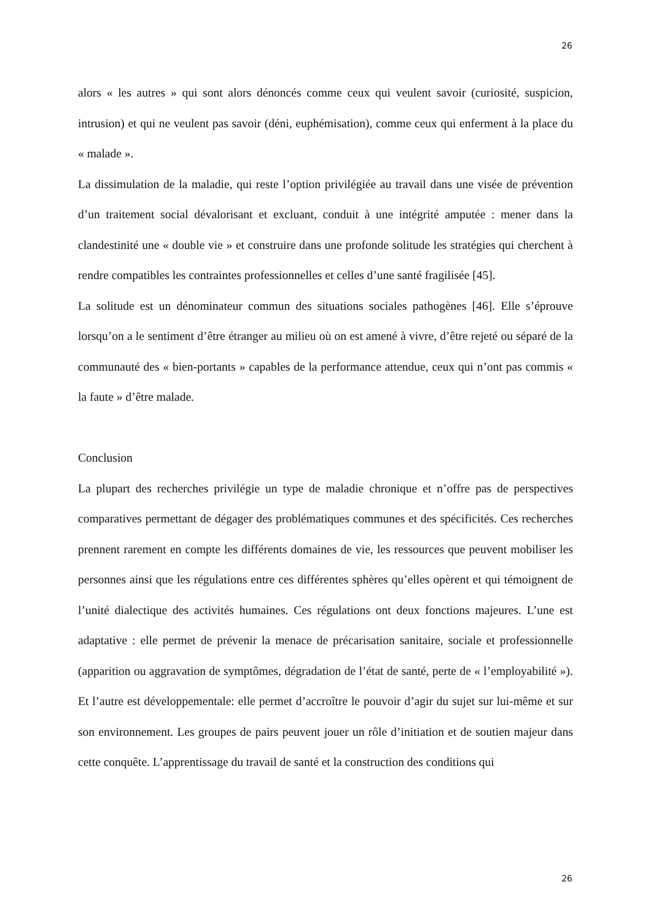26
alors « les autres » qui sont alors dénoncés comme ceux qui veulent savoir (curiosité, suspicion, intrusion) et qui ne veulent pas savoir (déni, euphémisation), comme ceux qui enferment à la place du « malade ».
La dissimulation de la maladie, qui reste l’option privilégiée au travail dans une visée de prévention d’un traitement social dévalorisant et excluant, conduit à une intégrité amputée : mener dans la clandestinité une « double vie » et construire dans une profonde solitude les stratégies qui cherchent à rendre compatibles les contraintes professionnelles et celles d’une santé fragilisée [45].
La solitude est un dénominateur commun des situations sociales pathogènes [46]. Elle s’éprouve lorsqu’on a le sentiment d’être étranger au milieu où on est amené à vivre, d’être rejeté ou séparé de la communauté des « bien-portants » capables de la performance attendue, ceux qui n’ont pas commis « la faute » d’être malade.
Conclusion
La plupart des recherches privilégie un type de maladie chronique et n’offre pas de perspectives comparatives permettant de dégager des problématiques communes et des spécificités. Ces recherches prennent rarement en compte les différents domaines de vie, les ressources que peuvent mobiliser les personnes ainsi que les régulations entre ces différentes sphères qu’elles opèrent et qui témoignent de l’unité dialectique des activités humaines. Ces régulations ont deux fonctions majeures. L’une est adaptative : elle permet de prévenir la menace de précarisation sanitaire, sociale et professionnelle (apparition ou aggravation de symptômes, dégradation de l’état de santé, perte de « l’employabilité »). Et l’autre est développementale: elle permet d’accroître le pouvoir d’agir du sujet sur lui-même et sur son environnement. Les groupes de pairs peuvent jouer un rôle d’initiation et de soutien majeur dans cette conquête. L’apprentissage du travail de santé et la construction des conditions qui
26